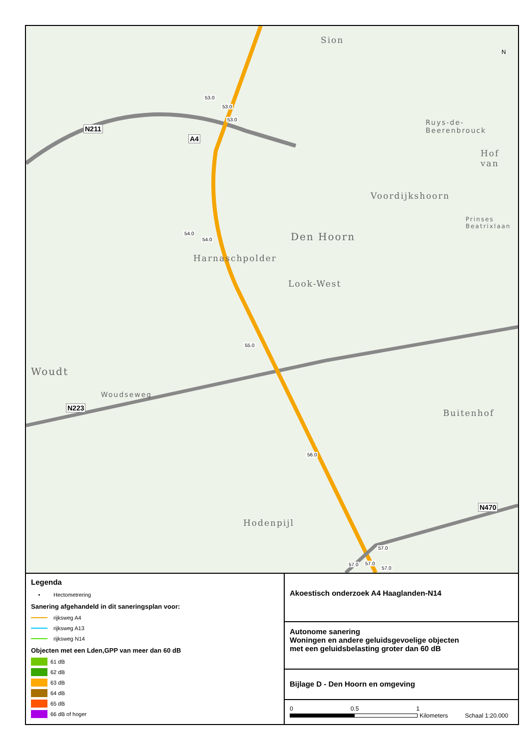53.0
53.0
53.0
54.0
54.0
55.0
56.0
57.0
57.0 57.0
57.0
N211
A4
N223
N470
Sion
Ruys-de-Beerenbrouck
Hof van
Voordijkshoorn
Den Hoorn
Harnaschpolder
Look-West
Woudt
Woudseweg
Buitenhof
Hodenpijl
Prinses Beatrixlaan
N
Legenda
• Hectometrering
Sanering afgehandeld in dit saneringsplan voor:
rijksweg A4
rijksweg A13
rijksweg N14
Objecten met een Lden,GPP van meer dan 60 dB
61 dB
62 dB
63 dB
64 dB
65 dB
66 dB of hoger
Akoestisch onderzoek A4 Haaglanden-N14
Autonome sanering
Woningen en andere geluidsgevoelige objecten
met een geluidsbelasting groter dan 60 dB
Bijlage D - Den Hoorn en omgeving
0 0.5 1
Kilometers Schaal 1:20.000